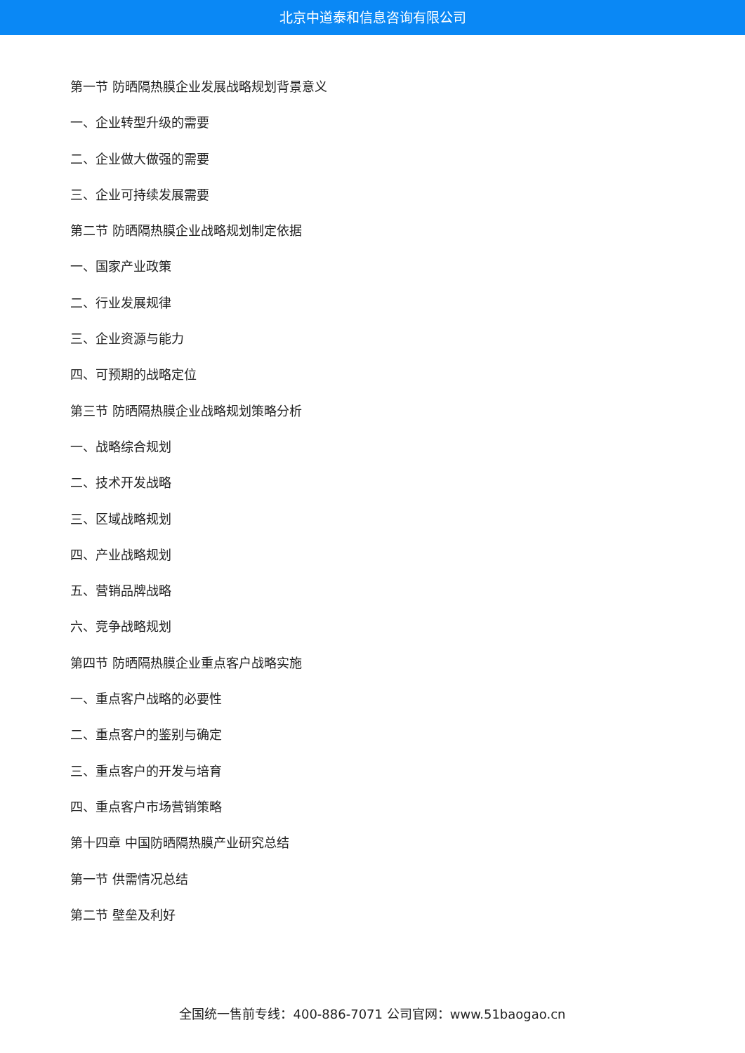北京中道泰和信息咨询有限公司
第一节 防晒隔热膜企业发展战略规划背景意义
一、企业转型升级的需要
二、企业做大做强的需要
三、企业可持续发展需要
第二节 防晒隔热膜企业战略规划制定依据
一、国家产业政策
二、行业发展规律
三、企业资源与能力
四、可预期的战略定位
第三节 防晒隔热膜企业战略规划策略分析
一、战略综合规划
二、技术开发战略
三、区域战略规划
四、产业战略规划
五、营销品牌战略
六、竞争战略规划
第四节 防晒隔热膜企业重点客户战略实施
一、重点客户战略的必要性
二、重点客户的鉴别与确定
三、重点客户的开发与培育
四、重点客户市场营销策略
第十四章 中国防晒隔热膜产业研究总结
第一节 供需情况总结
第二节 壁垒及利好
全国统一售前专线：400-886-7071 公司官网：www.51baogao.cn